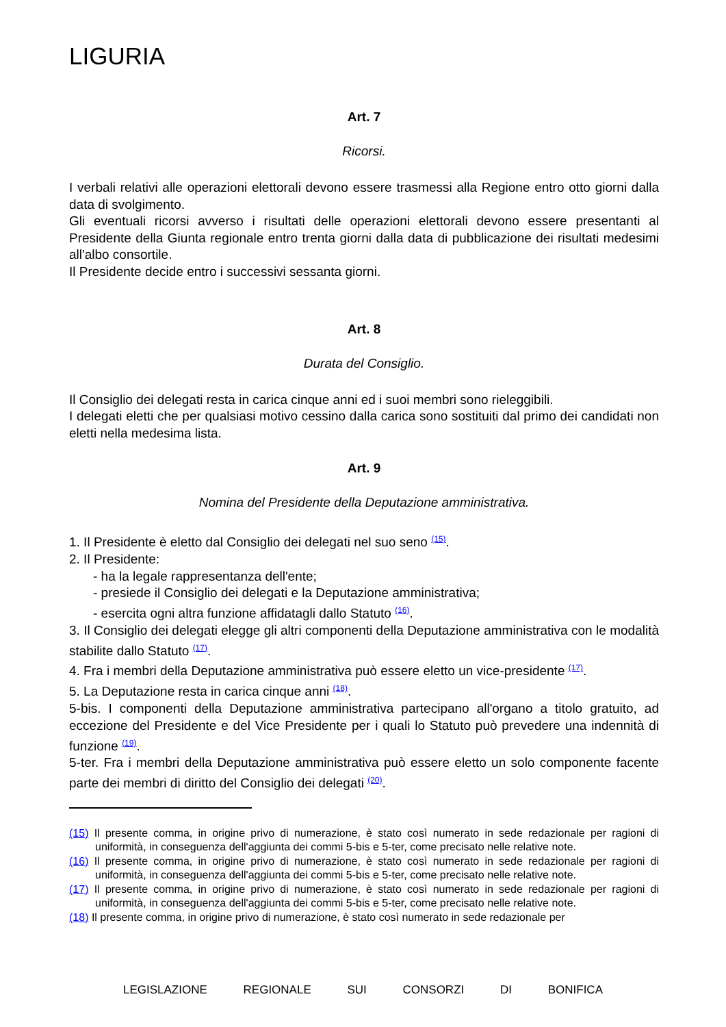LIGURIA
Art. 7
Ricorsi.
I verbali relativi alle operazioni elettorali devono essere trasmessi alla Regione entro otto giorni dalla data di svolgimento.
Gli eventuali ricorsi avverso i risultati delle operazioni elettorali devono essere presentanti al Presidente della Giunta regionale entro trenta giorni dalla data di pubblicazione dei risultati medesimi all'albo consortile.
Il Presidente decide entro i successivi sessanta giorni.
Art. 8
Durata del Consiglio.
Il Consiglio dei delegati resta in carica cinque anni ed i suoi membri sono rieleggibili.
I delegati eletti che per qualsiasi motivo cessino dalla carica sono sostituiti dal primo dei candidati non eletti nella medesima lista.
Art. 9
Nomina del Presidente della Deputazione amministrativa.
1. Il Presidente è eletto dal Consiglio dei delegati nel suo seno <sup>(15)</sup>.
2. Il Presidente:
- ha la legale rappresentanza dell'ente;
- presiede il Consiglio dei delegati e la Deputazione amministrativa;
- esercita ogni altra funzione affidatagli dallo Statuto <sup>(16)</sup>.
3. Il Consiglio dei delegati elegge gli altri componenti della Deputazione amministrativa con le modalità stabilite dallo Statuto <sup>(17)</sup>.
4. Fra i membri della Deputazione amministrativa può essere eletto un vice-presidente <sup>(17)</sup>.
5. La Deputazione resta in carica cinque anni <sup>(18)</sup>.
5-bis. I componenti della Deputazione amministrativa partecipano all'organo a titolo gratuito, ad eccezione del Presidente e del Vice Presidente per i quali lo Statuto può prevedere una indennità di funzione <sup>(19)</sup>.
5-ter. Fra i membri della Deputazione amministrativa può essere eletto un solo componente facente parte dei membri di diritto del Consiglio dei delegati <sup>(20)</sup>.
(15) Il presente comma, in origine privo di numerazione, è stato così numerato in sede redazionale per ragioni di uniformità, in conseguenza dell'aggiunta dei commi 5-bis e 5-ter, come precisato nelle relative note.
(16) Il presente comma, in origine privo di numerazione, è stato così numerato in sede redazionale per ragioni di uniformità, in conseguenza dell'aggiunta dei commi 5-bis e 5-ter, come precisato nelle relative note.
(17) Il presente comma, in origine privo di numerazione, è stato così numerato in sede redazionale per ragioni di uniformità, in conseguenza dell'aggiunta dei commi 5-bis e 5-ter, come precisato nelle relative note.
(18) Il presente comma, in origine privo di numerazione, è stato così numerato in sede redazionale per
LEGISLAZIONE REGIONALE SUI CONSORZI DI BONIFICA